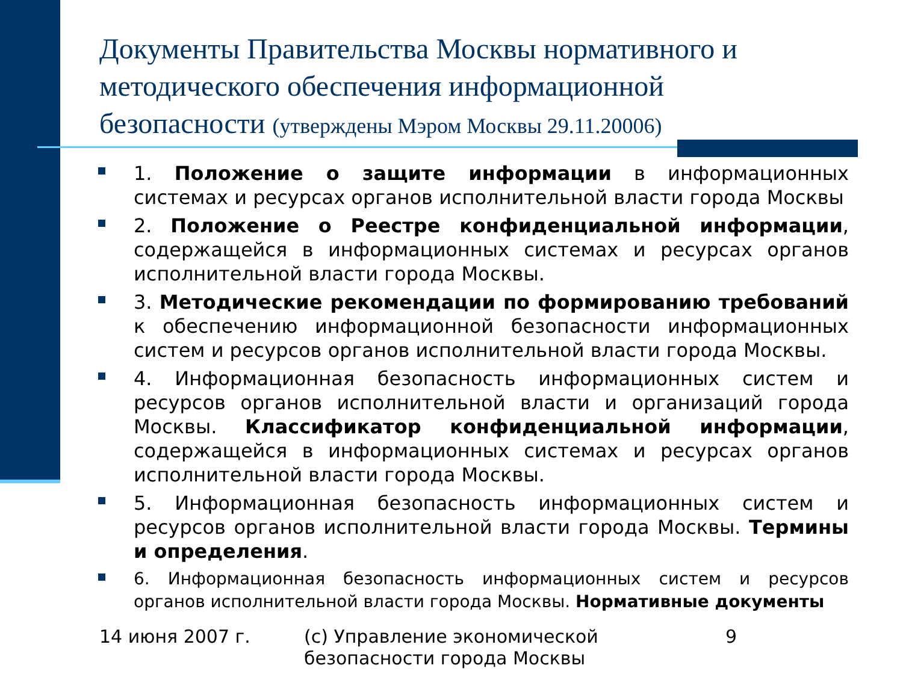Документы Правительства Москвы нормативного и методического обеспечения информационной безопасности (утверждены Мэром Москвы 29.11.20006)
1. Положение о защите информации в информационных системах и ресурсах органов исполнительной власти города Москвы
2. Положение о Реестре конфиденциальной информации, содержащейся в информационных системах и ресурсах органов исполнительной власти города Москвы.
3. Методические рекомендации по формированию требований к обеспечению информационной безопасности информационных систем и ресурсов органов исполнительной власти города Москвы.
4. Информационная безопасность информационных систем и ресурсов органов исполнительной власти и организаций города Москвы. Классификатор конфиденциальной информации, содержащейся в информационных системах и ресурсах органов исполнительной власти города Москвы.
5. Информационная безопасность информационных систем и ресурсов органов исполнительной власти города Москвы. Термины и определения.
6. Информационная безопасность информационных систем и ресурсов органов исполнительной власти города Москвы. Нормативные документы
14 июня 2007 г. (c) Управление экономической безопасности города Москвы 9